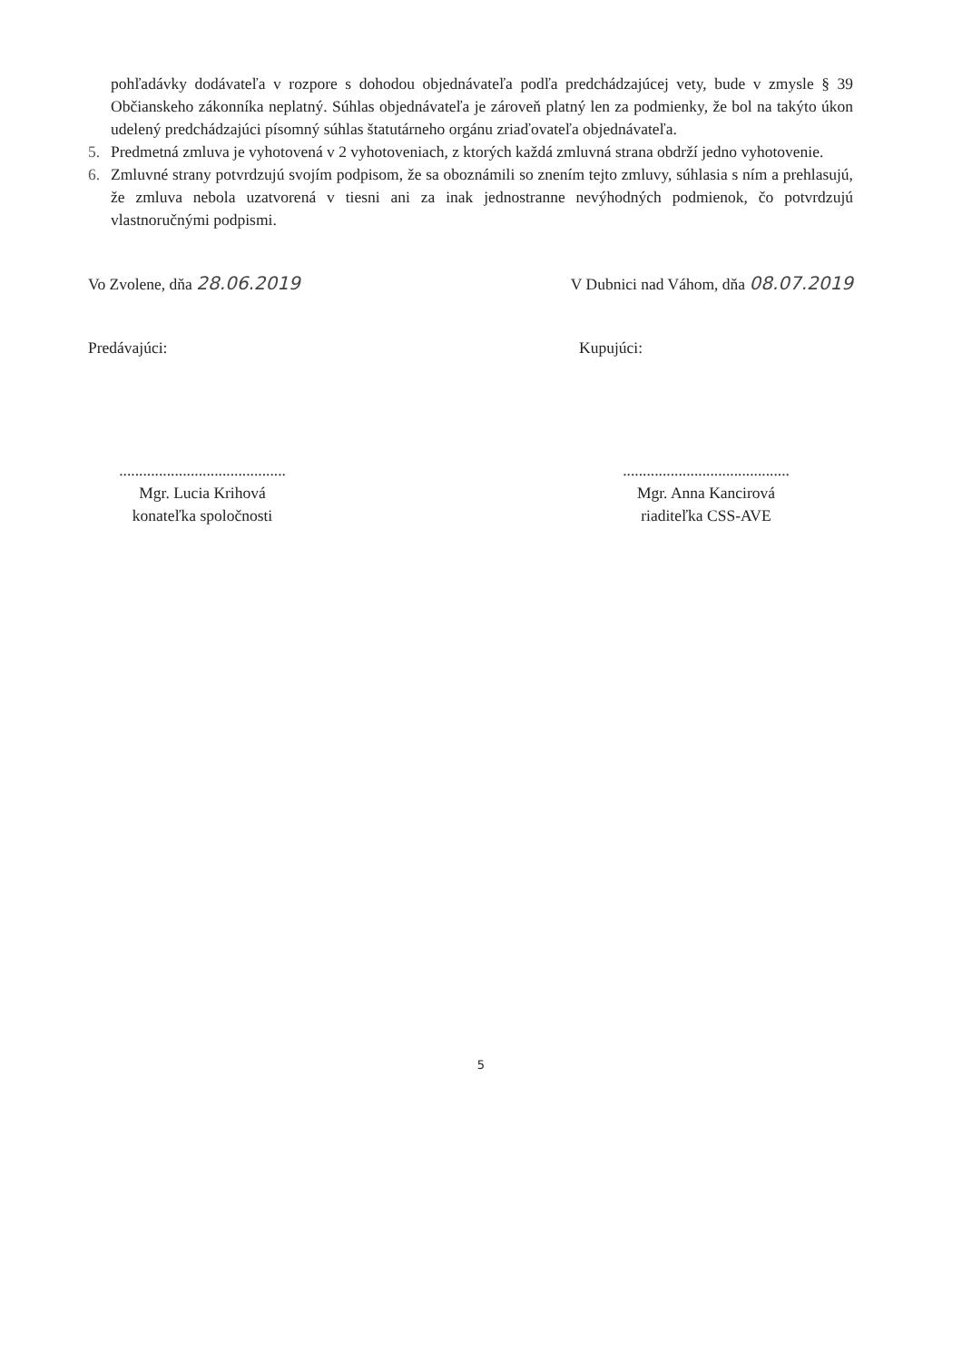pohľadávky dodávateľa v rozpore s dohodou objednávateľa podľa predchádzajúcej vety, bude v zmysle § 39 Občianskeho zákonníka neplatný. Súhlas objednávateľa je zároveň platný len za podmienky, že bol na takýto úkon udelený predchádzajúci písomný súhlas štatutárneho orgánu zriaďovateľa objednávateľa.
5. Predmetná zmluva je vyhotovená v 2 vyhotoveniach, z ktorých každá zmluvná strana obdrží jedno vyhotovenie.
6. Zmluvné strany potvrdzujú svojím podpisom, že sa oboznámili so znením tejto zmluvy, súhlasia s ním a prehlasujú, že zmluva nebola uzatvorená v tiesni ani za inak jednostranne nevýhodných podmienok, čo potvrdzujú vlastnoručnými podpismi.
Vo Zvolene, dňa 28.06.2019 V Dubnici nad Váhom, dňa 08.07.2019
Predávajúci: Kupujúci:
..........................................
Mgr. Lucia Krihová
konateľka spoločnosti
..........................................
Mgr. Anna Kancirová
riaditeľka CSS-AVE
5